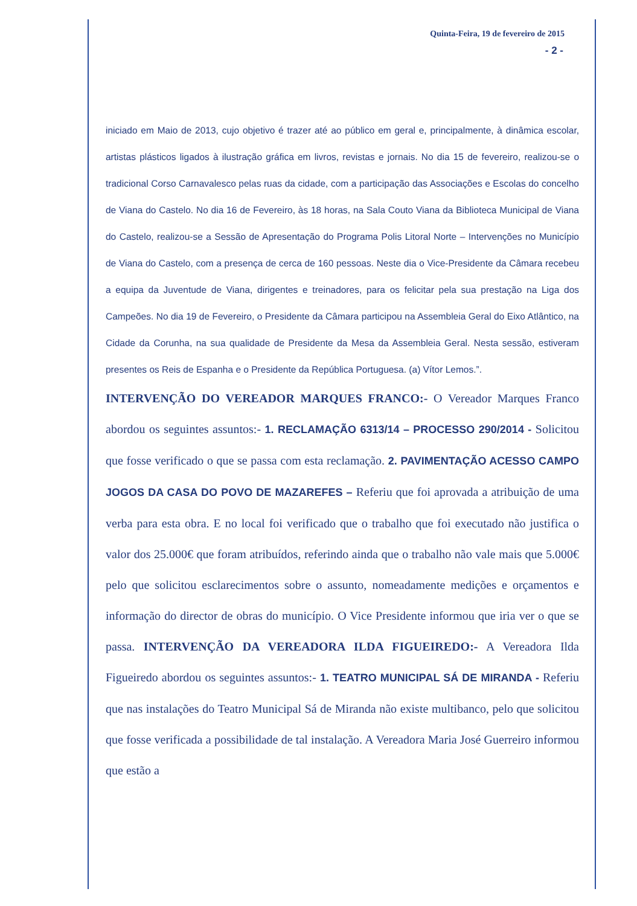Quinta-Feira, 19 de fevereiro de 2015
- 2 -
iniciado em Maio de 2013, cujo objetivo é trazer até ao público em geral e, principalmente, à dinâmica escolar, artistas plásticos ligados à ilustração gráfica em livros, revistas e jornais. No dia 15 de fevereiro, realizou-se o tradicional Corso Carnavalesco pelas ruas da cidade, com a participação das Associações e Escolas do concelho de Viana do Castelo. No dia 16 de Fevereiro, às 18 horas, na Sala Couto Viana da Biblioteca Municipal de Viana do Castelo, realizou-se a Sessão de Apresentação do Programa Polis Litoral Norte – Intervenções no Município de Viana do Castelo, com a presença de cerca de 160 pessoas. Neste dia o Vice-Presidente da Câmara recebeu a equipa da Juventude de Viana, dirigentes e treinadores, para os felicitar pela sua prestação na Liga dos Campeões. No dia 19 de Fevereiro, o Presidente da Câmara participou na Assembleia Geral do Eixo Atlântico, na Cidade da Corunha, na sua qualidade de Presidente da Mesa da Assembleia Geral. Nesta sessão, estiveram presentes os Reis de Espanha e o Presidente da República Portuguesa. (a) Vítor Lemos.”.
INTERVENÇÃO DO VEREADOR MARQUES FRANCO:- O Vereador Marques Franco abordou os seguintes assuntos:- 1. RECLAMAÇÃO 6313/14 – PROCESSO 290/2014 - Solicitou que fosse verificado o que se passa com esta reclamação. 2. PAVIMENTAÇÃO ACESSO CAMPO JOGOS DA CASA DO POVO DE MAZAREFES – Referiu que foi aprovada a atribuição de uma verba para esta obra. E no local foi verificado que o trabalho que foi executado não justifica o valor dos 25.000€ que foram atribuídos, referindo ainda que o trabalho não vale mais que 5.000€ pelo que solicitou esclarecimentos sobre o assunto, nomeadamente medições e orçamentos e informação do director de obras do município. O Vice Presidente informou que iria ver o que se passa. INTERVENÇÃO DA VEREADORA ILDA FIGUEIREDO:- A Vereadora Ilda Figueiredo abordou os seguintes assuntos:- 1. TEATRO MUNICIPAL SÁ DE MIRANDA - Referiu que nas instalações do Teatro Municipal Sá de Miranda não existe multibanco, pelo que solicitou que fosse verificada a possibilidade de tal instalação. A Vereadora Maria José Guerreiro informou que estão a